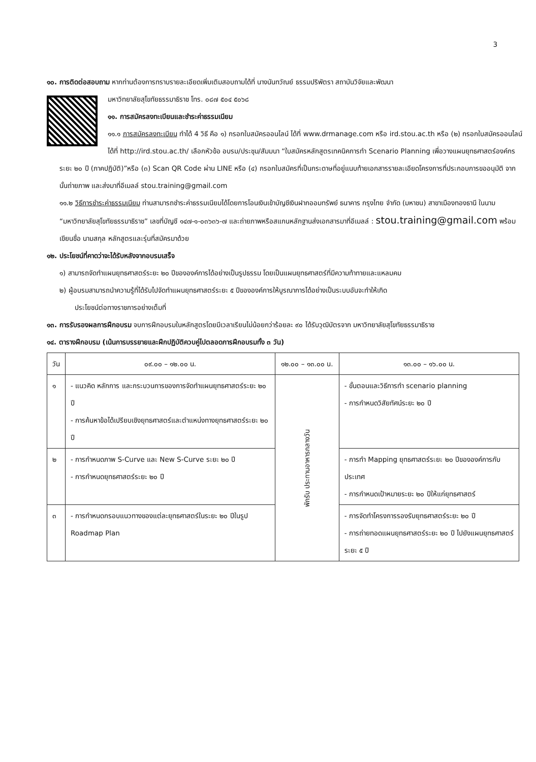3
๑๐. การติดต่อสอบถาม หากท่านต้องการทราบรายละเอียดเพิ่มเติมสอบถามได้ที่ นางนันทวัณย์ ธรรมปริพัตรา สถาบันวิจัยและพัฒนา
มหาวิทยาลัยสุโขทัยธรรมาธิราช โทร. ๐๘๗ ๕๐๔ ๕๐๖๘
๑๑. การสมัครลงทะเบียนและชำระค่าธรรมเนียม
๑๑.๑ การสมัครลงทะเบียน ทำได้ 4 วิธี คือ ๑) กรอกใบสมัครออนไลน์ ได้ที่ www.drmanage.com หรือ ird.stou.ac.th หรือ (๒) กรอกใบสมัครออนไลน์ ได้ที่ http://ird.stou.ac.th/ เลือกหัวข้อ อบรม/ประชุม/สัมมนา “ใบสมัครหลักสูตรเทคนิคการทำ Scenario Planning เพื่อวางแผนยุทธศาสตร์องค์กรระยะ ๒๐ ปี (ภาคปฏิบัติ)”หรือ (๓) Scan QR Code ผ่าน LINE หรือ (๔) กรอกใบสมัครที่เป็นกระดาษที่อยู่แนบท้ายเอกสารรายละเอียดโครงการที่ประกอบการขออนุมัติ จากนั้นถ่ายภาพ และส่งมาที่อีเมลล์ stou.training@gmail.com
๑๑.๒ วิธีการชำระค่าธรรมเนียม ท่านสามารถชำระค่าธรรมเนียมได้โดยการโอนเงินเข้าบัญชีเงินฝากออมทรัพย์ ธนาคาร กรุงไทย จำกัด (มหาชน) สาขาเมืองทองธานี ในนาม “มหาวิทยาลัยสุโขทัยธรรมาธิราช” เลขที่บัญชี ๑๔๗-๑-๐๓๖๓๖-๗ และถ่ายภาพหรือสแกนหลักฐานส่งเอกสารมาที่อีเมลล์ : stou.training@gmail.com พร้อมเขียนชื่อ นามสกุล หลักสูตรและรุ่นที่สมัครมาด้วย
๑๒. ประโยชน์ที่คาดว่าจะได้รับหลังจากอบรมเสร็จ
๑) สามารถจัดทำแผนยุทธศาสตร์ระยะ ๒๐ ปีขององค์การได้อย่างเป็นรูปธรรม โดยเป็นแผนยุทธศาสตร์ที่มีความท้าทายและแหลมคม
๒) ผู้อบรมสามารถนำความรู้ที่ได้รับไปจัดทำแผนยุทธศาสตร์ระยะ ๕ ปีขององค์การให้บูรณาการได้อย่างเป็นระบบอันจะทำให้เกิด
ประโยชน์ต่อทางราชการอย่างเต็มที่
๑๓. การรับรองผลการฝึกอบรม จบการฝึกอบรมในหลักสูตรโดยมีเวลาเรียนไม่น้อยกว่าร้อยละ ๙๐ ได้รับวุฒิบัตรจาก มหาวิทยาลัยสุโขทัยธรรมาธิราช
๑๔. ตารางฝึกอบรม (เน้นการบรรยายและฝึกปฏิบัติควบคู่ไปตลอดการฝึกอบรมทั้ง ๓ วัน)
| วัน | ๐๙.๐๐ – ๑๒.๐๐ น. | ๑๒.๐๐ – ๑๓.๐๐ น. | ๑๓.๐๐ – ๑๖.๐๐ น. |
| --- | --- | --- | --- |
| ๑ | - แนวคิด หลักการ และกระบวนการของการจัดทำแผนยุทธศาสตร์ระยะ ๒๐ ปี - การค้นหาข้อได้เปรียบเชิงยุทธศาสตร์และตำแหน่งทางยุทธศาสตร์ระยะ ๒๐ ปี | พักรับ ประทานอาหารกลางวัน | - ขั้นตอนและวิธีการทำ scenario planning - การกำหนดวิสัยทัศน์ระยะ ๒๐ ปี |
| ๒ | - การกำหนดภาพ S-Curve และ New S-Curve ระยะ ๒๐ ปี - การกำหนดยุทธศาสตร์ระยะ ๒๐ ปี | | - การทำ Mapping ยุทธศาสตร์ระยะ ๒๐ ปีขององค์การกับประเทศ - การกำหนดเป้าหมายระยะ ๒๐ ปีให้แก่ยุทธศาสตร์ |
| ๓ | - การกำหนดกรอบแนวทางของแต่ละยุทธศาสตร์ในระยะ ๒๐ ปีในรูป Roadmap Plan | | - การจัดทำโครงการรองรับยุทธศาสตร์ระยะ ๒๐ ปี - การถ่ายทอดแผนยุทธศาสตร์ระยะ ๒๐ ปี ไปยังแผนยุทธศาสตร์ระยะ ๕ ปี |